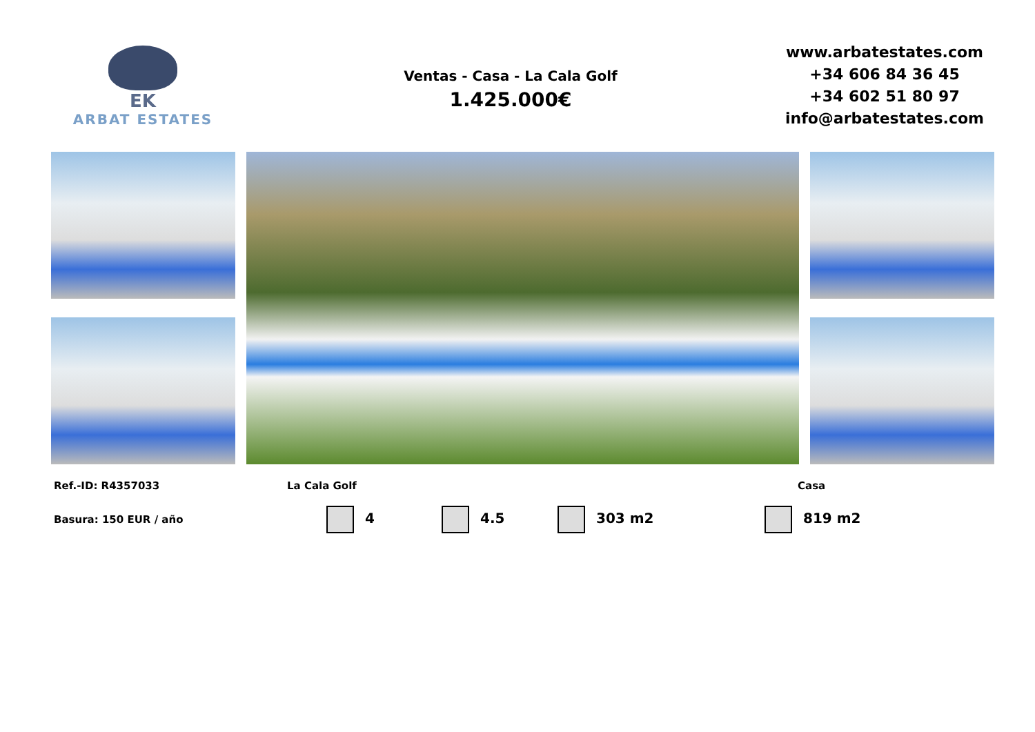EK
ARBAT ESTATES
Ventas - Casa - La Cala Golf
1.425.000€
www.arbatestates.com
+34 606 84 36 45
+34 602 51 80 97
info@arbatestates.com
Ref.-ID: R4357033 La Cala Golf Casa
Basura: 150 EUR / año 4 4.5 303 m2 819 m2